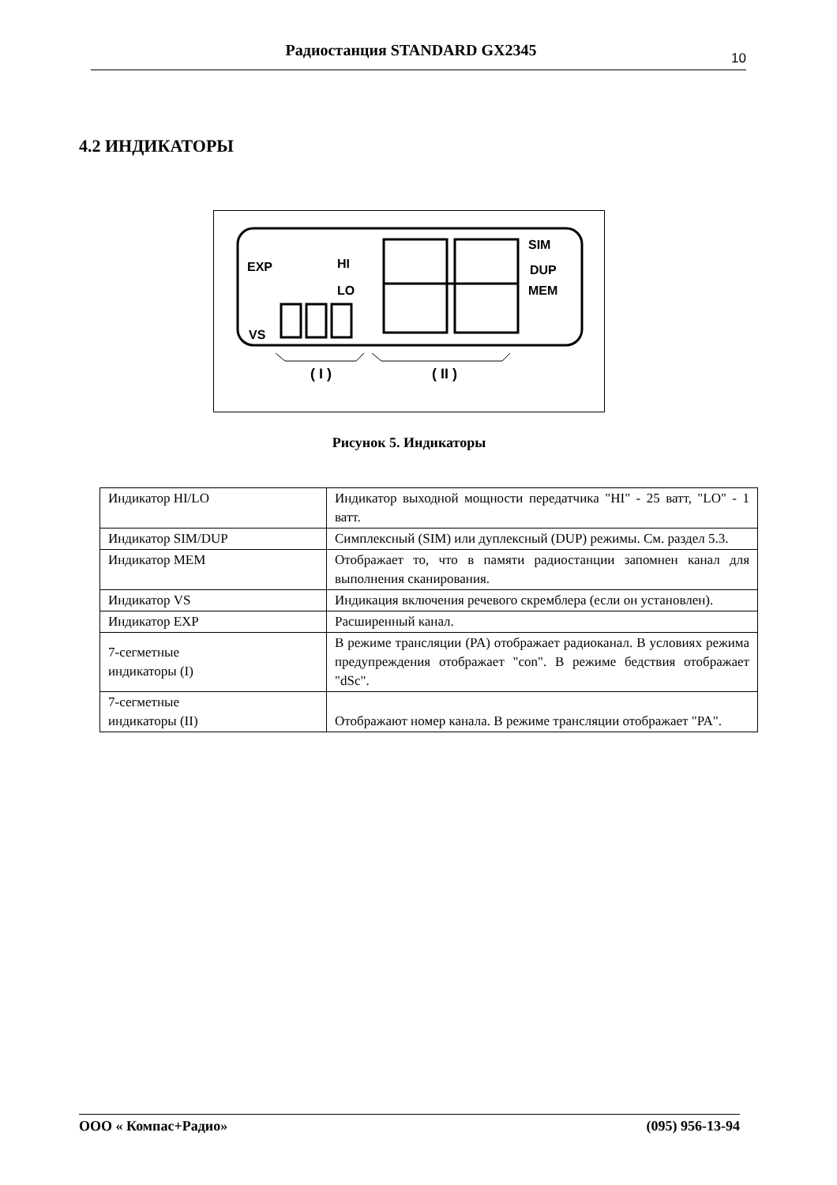Радиостанция STANDARD GX2345
10
4.2 ИНДИКАТОРЫ
EXP
HI
LO
VS
SIM
DUP
MEM
( I )
( II )
Рисунок 5. Индикаторы
| Индикатор HI/LO | Индикатор выходной мощности передатчика "HI" - 25 ватт, "LO" - 1 ватт. |
| Индикатор SIM/DUP | Симплексный (SIM) или дуплексный (DUP) режимы. См. раздел 5.3. |
| Индикатор MEM | Отображает то, что в памяти радиостанции запомнен канал для выполнения сканирования. |
| Индикатор VS | Индикация включения речевого скремблера (если он установлен). |
| Индикатор EXP | Расширенный канал. |
| 7-сегметные индикаторы (I) | В режиме трансляции (PA) отображает радиоканал. В условиях режима предупреждения отображает "con". В режиме бедствия отображает "dSc". |
| 7-сегметные индикаторы (II) | Отображают номер канала. В режиме трансляции отображает "PA". |
ООО « Компас+Радио» (095) 956-13-94